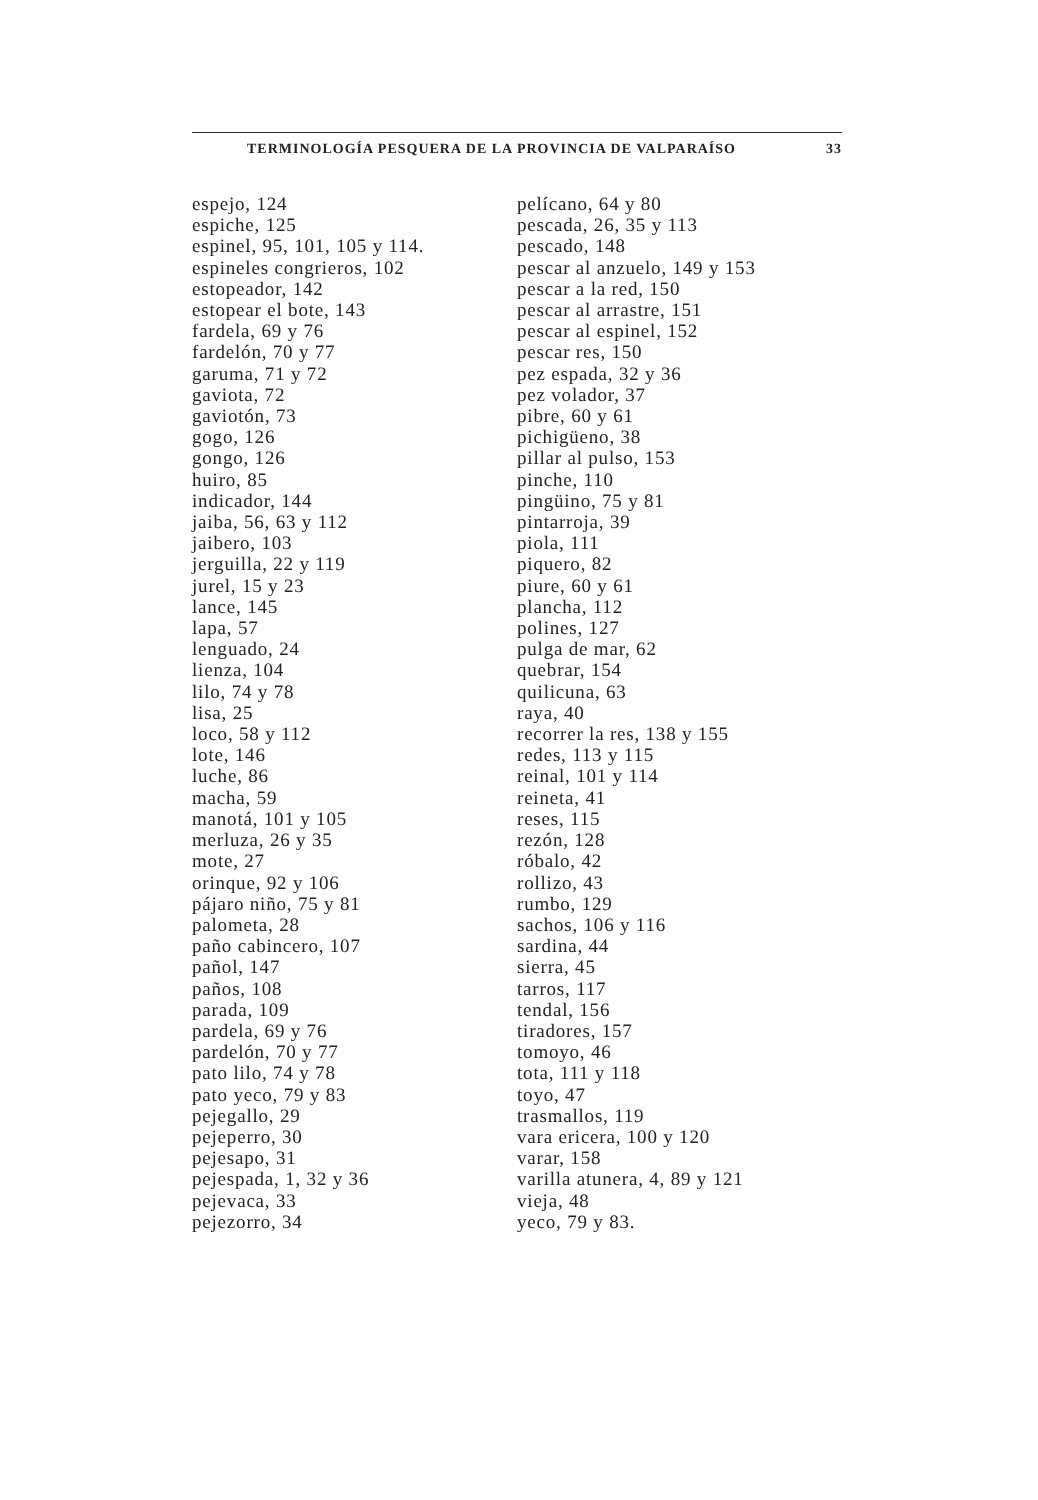TERMINOLOGÍA PESQUERA DE LA PROVINCIA DE VALPARAÍSO 33
espejo, 124
espiche, 125
espinel, 95, 101, 105 y 114.
espineles congrieros, 102
estopeador, 142
estopear el bote, 143
fardela, 69 y 76
fardelón, 70 y 77
garuma, 71 y 72
gaviota, 72
gaviotón, 73
gogo, 126
gongo, 126
huiro, 85
indicador, 144
jaiba, 56, 63 y 112
jaibero, 103
jerguilla, 22 y 119
jurel, 15 y 23
lance, 145
lapa, 57
lenguado, 24
lienza, 104
lilo, 74 y 78
lisa, 25
loco, 58 y 112
lote, 146
luche, 86
macha, 59
manotá, 101 y 105
merluza, 26 y 35
mote, 27
orinque, 92 y 106
pájaro niño, 75 y 81
palometa, 28
paño cabincero, 107
pañol, 147
paños, 108
parada, 109
pardela, 69 y 76
pardelón, 70 y 77
pato lilo, 74 y 78
pato yeco, 79 y 83
pejegallo, 29
pejeperro, 30
pejesapo, 31
pejespada, 1, 32 y 36
pejevaca, 33
pejezorro, 34
pelícano, 64 y 80
pescada, 26, 35 y 113
pescado, 148
pescar al anzuelo, 149 y 153
pescar a la red, 150
pescar al arrastre, 151
pescar al espinel, 152
pescar res, 150
pez espada, 32 y 36
pez volador, 37
pibre, 60 y 61
pichigüeno, 38
pillar al pulso, 153
pinche, 110
pingüino, 75 y 81
pintarroja, 39
piola, 111
piquero, 82
piure, 60 y 61
plancha, 112
polines, 127
pulga de mar, 62
quebrar, 154
quilicuna, 63
raya, 40
recorrer la res, 138 y 155
redes, 113 y 115
reinal, 101 y 114
reineta, 41
reses, 115
rezón, 128
róbalo, 42
rollizo, 43
rumbo, 129
sachos, 106 y 116
sardina, 44
sierra, 45
tarros, 117
tendal, 156
tiradores, 157
tomoyo, 46
tota, 111 y 118
toyo, 47
trasmallos, 119
vara ericera, 100 y 120
varar, 158
varilla atunera, 4, 89 y 121
vieja, 48
yeco, 79 y 83.